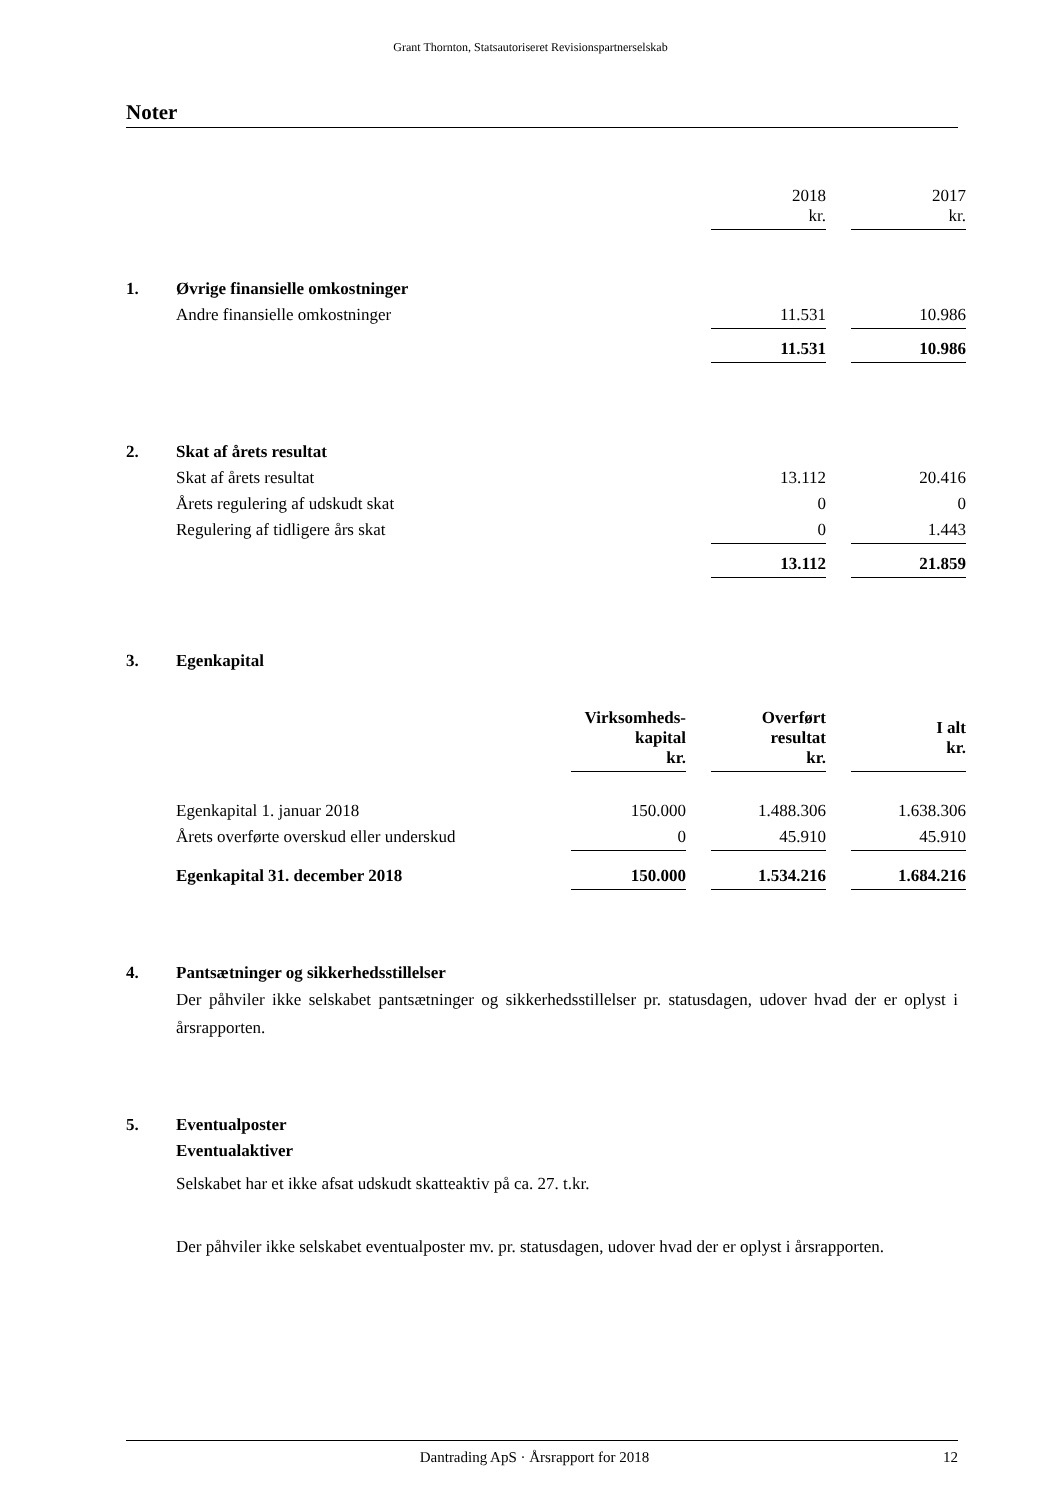Grant Thornton, Statsautoriseret Revisionspartnerselskab
Noter
| | | 2018 kr. | | 2017 kr. |
| 1. | Øvrige finansielle omkostninger | | | |
| | Andre finansielle omkostninger | 11.531 | | 10.986 |
| | | 11.531 | | 10.986 |
| 2. | Skat af årets resultat | | | |
| | Skat af årets resultat | 13.112 | | 20.416 |
| | Årets regulering af udskudt skat | 0 | | 0 |
| | Regulering af tidligere års skat | 0 | | 1.443 |
| | | 13.112 | | 21.859 |
| 3. | Egenkapital | | | | | |
| | | Virksomheds- kapital kr. | | Overført resultat kr. | | I alt kr. |
| | Egenkapital 1. januar 2018 | 150.000 | | 1.488.306 | | 1.638.306 |
| | Årets overførte overskud eller underskud | 0 | | 45.910 | | 45.910 |
| | Egenkapital 31. december 2018 | 150.000 | | 1.534.216 | | 1.684.216 |
| 4. | Pantsætninger og sikkerhedsstillelser |
Der påhviler ikke selskabet pantsætninger og sikkerhedsstillelser pr. statusdagen, udover hvad der er oplyst i årsrapporten.
| 5. | Eventualposter |
| | Eventualaktiver |
Selskabet har et ikke afsat udskudt skatteaktiv på ca. 27. t.kr.
Der påhviler ikke selskabet eventualposter mv. pr. statusdagen, udover hvad der er oplyst i årsrapporten.
Dantrading ApS · Årsrapport for 2018 12